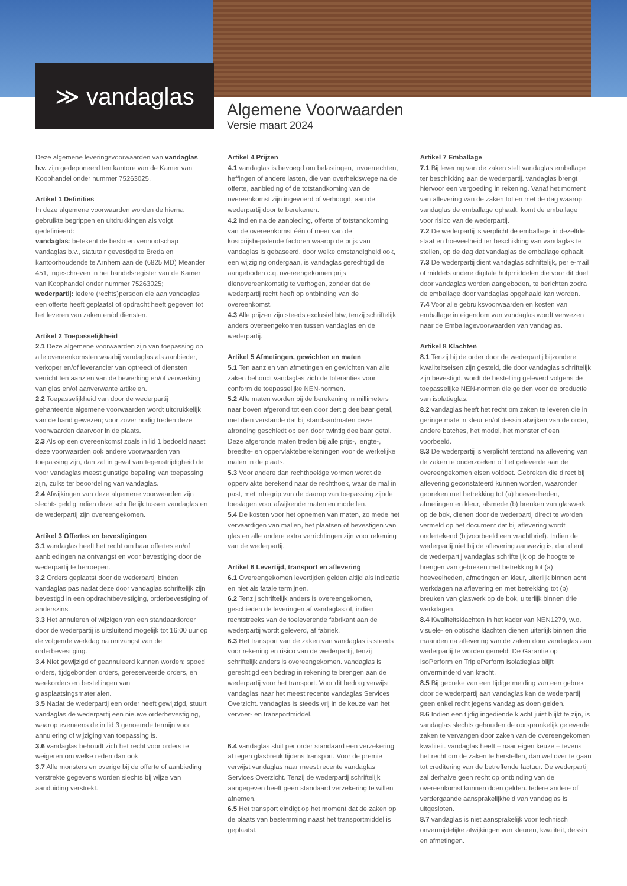≫ vandaglas
Algemene Voorwaarden
Versie maart 2024
Deze algemene leveringsvoorwaarden van vandaglas b.v. zijn gedeponeerd ten kantore van de Kamer van Koophandel onder nummer 75263025.
Artikel 1 Definities
In deze algemene voorwaarden worden de hierna gebruikte begrippen en uitdrukkingen als volgt gedefinieerd:
vandaglas: betekent de besloten vennootschap vandaglas b.v., statutair gevestigd te Breda en kantoorhoudende te Arnhem aan de (6825 MD) Meander 451, ingeschreven in het handelsregister van de Kamer van Koophandel onder nummer 75263025;
wederpartij: iedere (rechts)persoon die aan vandaglas een offerte heeft geplaatst of opdracht heeft gegeven tot het leveren van zaken en/of diensten.
Artikel 2 Toepasselijkheid
2.1 Deze algemene voorwaarden zijn van toepassing op alle overeenkomsten waarbij vandaglas als aanbieder, verkoper en/of leverancier van optreedt of diensten verricht ten aanzien van de bewerking en/of verwerking van glas en/of aanverwante artikelen.
2.2 Toepasselijkheid van door de wederpartij gehanteerde algemene voorwaarden wordt uitdrukkelijk van de hand gewezen; voor zover nodig treden deze voorwaarden daarvoor in de plaats.
2.3 Als op een overeenkomst zoals in lid 1 bedoeld naast deze voorwaarden ook andere voorwaarden van toepassing zijn, dan zal in geval van tegenstrijdigheid de voor vandaglas meest gunstige bepaling van toepassing zijn, zulks ter beoordeling van vandaglas.
2.4 Afwijkingen van deze algemene voorwaarden zijn slechts geldig indien deze schriftelijk tussen vandaglas en de wederpartij zijn overeengekomen.
Artikel 3 Offertes en bevestigingen
3.1 vandaglas heeft het recht om haar offertes en/of aanbiedingen na ontvangst en voor bevestiging door de wederpartij te herroepen.
3.2 Orders geplaatst door de wederpartij binden vandaglas pas nadat deze door vandaglas schriftelijk zijn bevestigd in een opdrachtbevestiging, orderbevestiging of anderszins.
3.3 Het annuleren of wijzigen van een standaardorder door de wederpartij is uitsluitend mogelijk tot 16:00 uur op de volgende werkdag na ontvangst van de orderbevestiging.
3.4 Niet gewijzigd of geannuleerd kunnen worden: spoed orders, tijdgebonden orders, gereserveerde orders, en weekorders en bestellingen van glasplaatsingsmaterialen.
3.5 Nadat de wederpartij een order heeft gewijzigd, stuurt vandaglas de wederpartij een nieuwe orderbevestiging, waarop eveneens de in lid 3 genoemde termijn voor annulering of wijziging van toepassing is.
3.6 vandaglas behoudt zich het recht voor orders te weigeren om welke reden dan ook
3.7 Alle monsters en overige bij de offerte of aanbieding verstrekte gegevens worden slechts bij wijze van aanduiding verstrekt.
Artikel 4 Prijzen
4.1 vandaglas is bevoegd om belastingen, invoerrechten, heffingen of andere lasten, die van overheidswege na de offerte, aanbieding of de totstandkoming van de overeenkomst zijn ingevoerd of verhoogd, aan de wederpartij door te berekenen.
4.2 Indien na de aanbieding, offerte of totstandkoming van de overeenkomst één of meer van de kostprijsbepalende factoren waarop de prijs van vandaglas is gebaseerd, door welke omstandigheid ook, een wijziging ondergaan, is vandaglas gerechtigd de aangeboden c.q. overeengekomen prijs dienovereenkomstig te verhogen, zonder dat de wederpartij recht heeft op ontbinding van de overeenkomst.
4.3 Alle prijzen zijn steeds exclusief btw, tenzij schriftelijk anders overeengekomen tussen vandaglas en de wederpartij.
Artikel 5 Afmetingen, gewichten en maten
5.1 Ten aanzien van afmetingen en gewichten van alle zaken behoudt vandaglas zich de toleranties voor conform de toepasselijke NEN-normen.
5.2 Alle maten worden bij de berekening in millimeters naar boven afgerond tot een door dertig deelbaar getal, met dien verstande dat bij standaardmaten deze afronding geschiedt op een door twintig deelbaar getal. Deze afgeronde maten treden bij alle prijs-, lengte-, breedte- en oppervlakteberekeningen voor de werkelijke maten in de plaats.
5.3 Voor andere dan rechthoekige vormen wordt de oppervlakte berekend naar de rechthoek, waar de mal in past, met inbegrip van de daarop van toepassing zijnde toeslagen voor afwijkende maten en modellen.
5.4 De kosten voor het opnemen van maten, zo mede het vervaardigen van mallen, het plaatsen of bevestigen van glas en alle andere extra verrichtingen zijn voor rekening van de wederpartij.
Artikel 6 Levertijd, transport en aflevering
6.1 Overeengekomen levertijden gelden altijd als indicatie en niet als fatale termijnen.
6.2 Tenzij schriftelijk anders is overeengekomen, geschieden de leveringen af vandaglas of, indien rechtstreeks van de toeleverende fabrikant aan de wederpartij wordt geleverd, af fabriek.
6.3 Het transport van de zaken van vandaglas is steeds voor rekening en risico van de wederpartij, tenzij schriftelijk anders is overeengekomen. vandaglas is gerechtigd een bedrag in rekening te brengen aan de wederpartij voor het transport. Voor dit bedrag verwijst vandaglas naar het meest recente vandaglas Services Overzicht. vandaglas is steeds vrij in de keuze van het vervoer- en transportmiddel.
6.4 vandaglas sluit per order standaard een verzekering af tegen glasbreuk tijdens transport. Voor de premie verwijst vandaglas naar meest recente vandaglas Services Overzicht. Tenzij de wederpartij schriftelijk aangegeven heeft geen standaard verzekering te willen afnemen.
6.5 Het transport eindigt op het moment dat de zaken op de plaats van bestemming naast het transportmiddel is geplaatst.
Artikel 7 Emballage
7.1 Bij levering van de zaken stelt vandaglas emballage ter beschikking aan de wederpartij. vandaglas brengt hiervoor een vergoeding in rekening. Vanaf het moment van aflevering van de zaken tot en met de dag waarop vandaglas de emballage ophaalt, komt de emballage voor risico van de wederpartij.
7.2 De wederpartij is verplicht de emballage in dezelfde staat en hoeveelheid ter beschikking van vandaglas te stellen, op de dag dat vandaglas de emballage ophaalt.
7.3 De wederpartij dient vandaglas schriftelijk, per e-mail of middels andere digitale hulpmiddelen die voor dit doel door vandaglas worden aangeboden, te berichten zodra de emballage door vandaglas opgehaald kan worden.
7.4 Voor alle gebruiksvoorwaarden en kosten van emballage in eigendom van vandaglas wordt verwezen naar de Emballagevoorwaarden van vandaglas.
Artikel 8 Klachten
8.1 Tenzij bij de order door de wederpartij bijzondere kwaliteitseisen zijn gesteld, die door vandaglas schriftelijk zijn bevestigd, wordt de bestelling geleverd volgens de toepasselijke NEN-normen die gelden voor de productie van isolatieglas.
8.2 vandaglas heeft het recht om zaken te leveren die in geringe mate in kleur en/of dessin afwijken van de order, andere batches, het model, het monster of een voorbeeld.
8.3 De wederpartij is verplicht terstond na aflevering van de zaken te onderzoeken of het geleverde aan de overeengekomen eisen voldoet. Gebreken die direct bij aflevering geconstateerd kunnen worden, waaronder gebreken met betrekking tot (a) hoeveelheden, afmetingen en kleur, alsmede (b) breuken van glaswerk op de bok, dienen door de wederpartij direct te worden vermeld op het document dat bij aflevering wordt ondertekend (bijvoorbeeld een vrachtbrief). Indien de wederpartij niet bij de aflevering aanwezig is, dan dient de wederpartij vandaglas schriftelijk op de hoogte te brengen van gebreken met betrekking tot (a) hoeveelheden, afmetingen en kleur, uiterlijk binnen acht werkdagen na aflevering en met betrekking tot (b) breuken van glaswerk op de bok, uiterlijk binnen drie werkdagen.
8.4 Kwaliteitsklachten in het kader van NEN1279, w.o. visuele- en optische klachten dienen uiterlijk binnen drie maanden na aflevering van de zaken door vandaglas aan wederpartij te worden gemeld. De Garantie op IsoPerform en TriplePerform isolatieglas blijft onverminderd van kracht.
8.5 Bij gebreke van een tijdige melding van een gebrek door de wederpartij aan vandaglas kan de wederpartij geen enkel recht jegens vandaglas doen gelden.
8.6 Indien een tijdig ingediende klacht juist blijkt te zijn, is vandaglas slechts gehouden de oorspronkelijk geleverde zaken te vervangen door zaken van de overeengekomen kwaliteit. vandaglas heeft – naar eigen keuze – tevens het recht om de zaken te herstellen, dan wel over te gaan tot creditering van de betreffende factuur. De wederpartij zal derhalve geen recht op ontbinding van de overeenkomst kunnen doen gelden. Iedere andere of verdergaande aansprakelijkheid van vandaglas is uitgesloten.
8.7 vandaglas is niet aansprakelijk voor technisch onvermijdelijke afwijkingen van kleuren, kwaliteit, dessin en afmetingen.